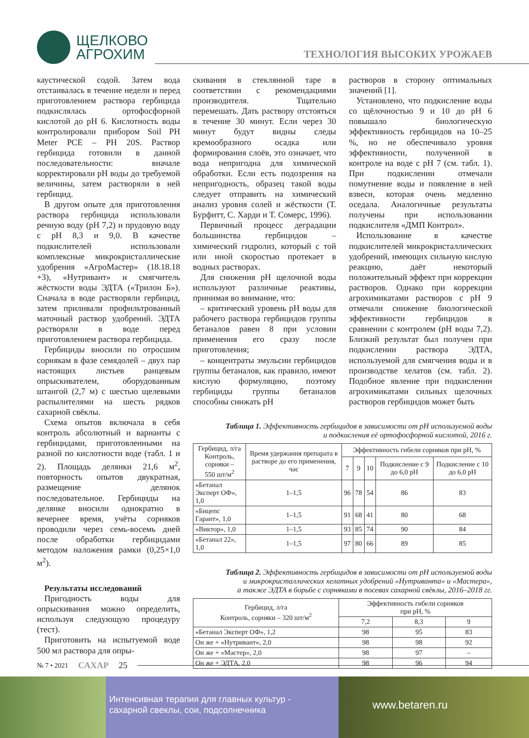ЩЕЛКОВО
АГРОХИМ
ТЕХНОЛОГИЯ ВЫСОКИХ УРОЖАЕВ
каустической содой. Затем вода отстаивалась в течение недели и перед приготовлением раствора гербицида подкислялась ортофосфорной кислотой до рН 6. Кислотность воды контролировали прибором Soil PH Meter PCE – PH 20S. Раствор гербицида готовили в данной последовательности: вначале корректировали рН воды до требуемой величины, затем растворяли в ней гербицид.
В другом опыте для приготовления раствора гербицида использовали речную воду (рН 7,2) и прудовую воду с рН 8,3 и 9,0. В качестве подкислителей использовали комплексные микрокристаллические удобрения «АгроМастер» (18.18.18 +3), «Нутривант» и смягчитель жёсткости воды ЭДТА («Трилон Б»). Сначала в воде растворяли гербицид, затем приливали профильтрованный маточный раствор удобрений. ЭДТА растворяли в воде перед приготовлением раствора гербицида.
Гербициды вносили по отросшим сорнякам в фазе семядолей – двух пар настоящих листьев ранцевым опрыскивателем, оборудованным штангой (2,7 м) с шестью щелевыми распылителями на шесть рядков сахарной свёклы.
Схема опытов включала в себя контроль абсолютный и варианты с гербицидами, приготовленными на разной по кислотности воде (табл. 1 и 2). Площадь делянки 21,6 м<sup>2</sup>, повторность опытов двукратная, размещение делянок последовательное. Гербициды на делянке вносили однократно в вечернее время, учёты сорняков проводили через семь-восемь дней после обработки гербицидами методом наложения рамки (0,25×1,0 м<sup>2</sup>).
Результаты исследований
Пригодность воды для опрыскивания можно определить, используя следующую процедуру (тест).
Приготовить на испытуемой воде 500 мл раствора для опры-
скивания в стеклянной таре в соответствии с рекомендациями производителя. Тщательно перемешать. Дать раствору отстояться в течение 30 минут. Если через 30 минут будут видны следы кремообразного осадка или формирования слоёв, это означает, что вода непригодна для химической обработки. Если есть подозрения на непригодность, образец такой воды следует отправить на химический анализ уровня солей и жёсткости (Т. Бурфитт, С. Харди и Т. Сомерс, 1996).
Первичный процесс деградации большинства гербицидов – химический гидролиз, который с той или иной скоростью протекает в водных растворах.
Для снижения рН щелочной воды используют различные реактивы, принимая во внимание, что:
– критический уровень рН воды для рабочего раствора гербицидов группы бетаналов равен 8 при условии применения его сразу после приготовления;
– концентраты эмульсии гербицидов группы бетаналов, как правило, имеют кислую формуляцию, поэтому гербициды группы бетаналов способны снижать рН
растворов в сторону оптимальных значений [1].
Установлено, что подкисление воды со щёлочностью 9 и 10 до рН 6 повышало биологическую эффективность гербицидов на 10–25 %, но не обеспечивало уровня эффективности, полученной в контроле на воде с рН 7 (см. табл. 1). При подкислении отмечали помутнение воды и появление в ней взвеси, которая очень медленно оседала. Аналогичные результаты получены при использовании подкислителя «ДМП Контрол».
Использование в качестве подкислителей микрокристаллических удобрений, имеющих сильную кислую реакцию, даёт некоторый положительный эффект при коррекции растворов. Однако при коррекции агрохимикатами растворов с рН 9 отмечали снижение биологической эффективности гербицидов в сравнении с контролем (рН воды 7,2). Близкий результат был получен при подкислении раствора ЭДТА, используемой для смягчения воды и в производстве хелатов (см. табл. 2). Подобное явление при подкислении агрохимикатами сильных щелочных растворов гербицидов может быть
Таблица 1. Эффективность гербицидов в зависимости от рН используемой воды
и подкисления её ортофосфорной кислотой, 2016 г.
| Гербицид, л/га Контроль, сорняки – 550 шт/м<sup>2</sup> | Время удержания препарата в растворе до его применения, час | Эффективность гибели сорняков при рН, % | | | | |
| --- | --- | --- | --- | --- | --- | --- |
| | | 7 | 9 | 10 | Подкисление с 9 до 6,0 рН | Подкисление с 10 до 6,0 рН |
| «Бетанал Эксперт ОФ», 1,0 | 1–1,5 | 96 | 78 | 54 | 86 | 83 |
| «Бицепс Гарант», 1,0 | 1–1,5 | 91 | 68 | 41 | 80 | 68 |
| «Виктор», 1,0 | 1–1,5 | 93 | 85 | 74 | 90 | 84 |
| «Бетанал 22», 1,0 | 1–1,5 | 97 | 80 | 66 | 89 | 85 |
Таблица 2. Эффективность гербицидов в зависимости от рН используемой воды
и микрокристаллических хелатных удобрений «Нутриванта» и «Мастера»,
а также ЭДТА в борьбе с сорняками в посевах сахарной свёклы, 2016–2018 гг.
| Гербицид, л/га Контроль, сорняки – 320 шт/м<sup>2</sup> | Эффективность гибели сорняков при рН, % | | |
| --- | --- | --- | --- |
| | 7,2 | 8,3 | 9 |
| «Бетанал Эксперт ОФ», 1,2 | 98 | 95 | 83 |
| Он же + «Нутривант», 2,0 | 98 | 98 | 92 |
| Он же + «Мастер», 2,0 | 98 | 97 | – |
| Он же + ЭДТА, 2,0 | 98 | 96 | 94 |
№ 7 • 2021 САХАР 25
Интенсивная терапия для главных культур -
сахарной свеклы, сои, подсолнечника
www.betaren.ru